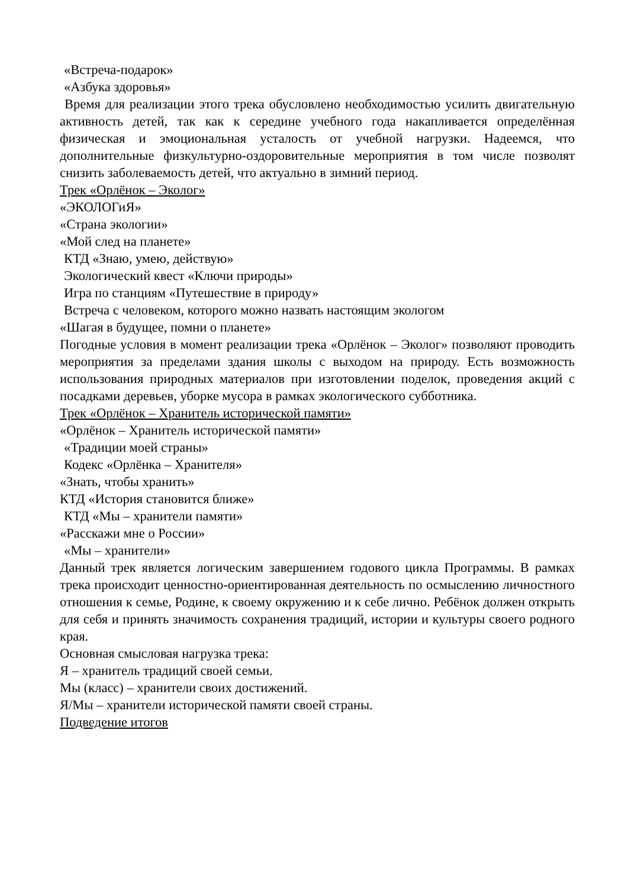«Встреча-подарок»
«Азбука здоровья»
Время для реализации этого трека обусловлено необходимостью усилить двигательную активность детей, так как к середине учебного года накапливается определённая физическая и эмоциональная усталость от учебной нагрузки. Надеемся, что дополнительные физкультурно-оздоровительные мероприятия в том числе позволят снизить заболеваемость детей, что актуально в зимний период.
Трек «Орлёнок – Эколог»
«ЭКОЛОГиЯ»
«Страна экологии»
«Мой след на планете»
КТД «Знаю, умею, действую»
Экологический квест «Ключи природы»
Игра по станциям «Путешествие в природу»
Встреча с человеком, которого можно назвать настоящим экологом
«Шагая в будущее, помни о планете»
Погодные условия в момент реализации трека «Орлёнок – Эколог» позволяют проводить мероприятия за пределами здания школы с выходом на природу. Есть возможность использования природных материалов при изготовлении поделок, проведения акций с посадками деревьев, уборке мусора в рамках экологического субботника.
Трек «Орлёнок – Хранитель исторической памяти»
«Орлёнок – Хранитель исторической памяти»
«Традиции моей страны»
Кодекс «Орлёнка – Хранителя»
«Знать, чтобы хранить»
КТД «История становится ближе»
КТД «Мы – хранители памяти»
«Расскажи мне о России»
«Мы – хранители»
Данный трек является логическим завершением годового цикла Программы. В рамках трека происходит ценностно-ориентированная деятельность по осмыслению личностного отношения к семье, Родине, к своему окружению и к себе лично. Ребёнок должен открыть для себя и принять значимость сохранения традиций, истории и культуры своего родного края.
Основная смысловая нагрузка трека:
Я – хранитель традиций своей семьи.
Мы (класс) – хранители своих достижений.
Я/Мы – хранители исторической памяти своей страны.
Подведение итогов